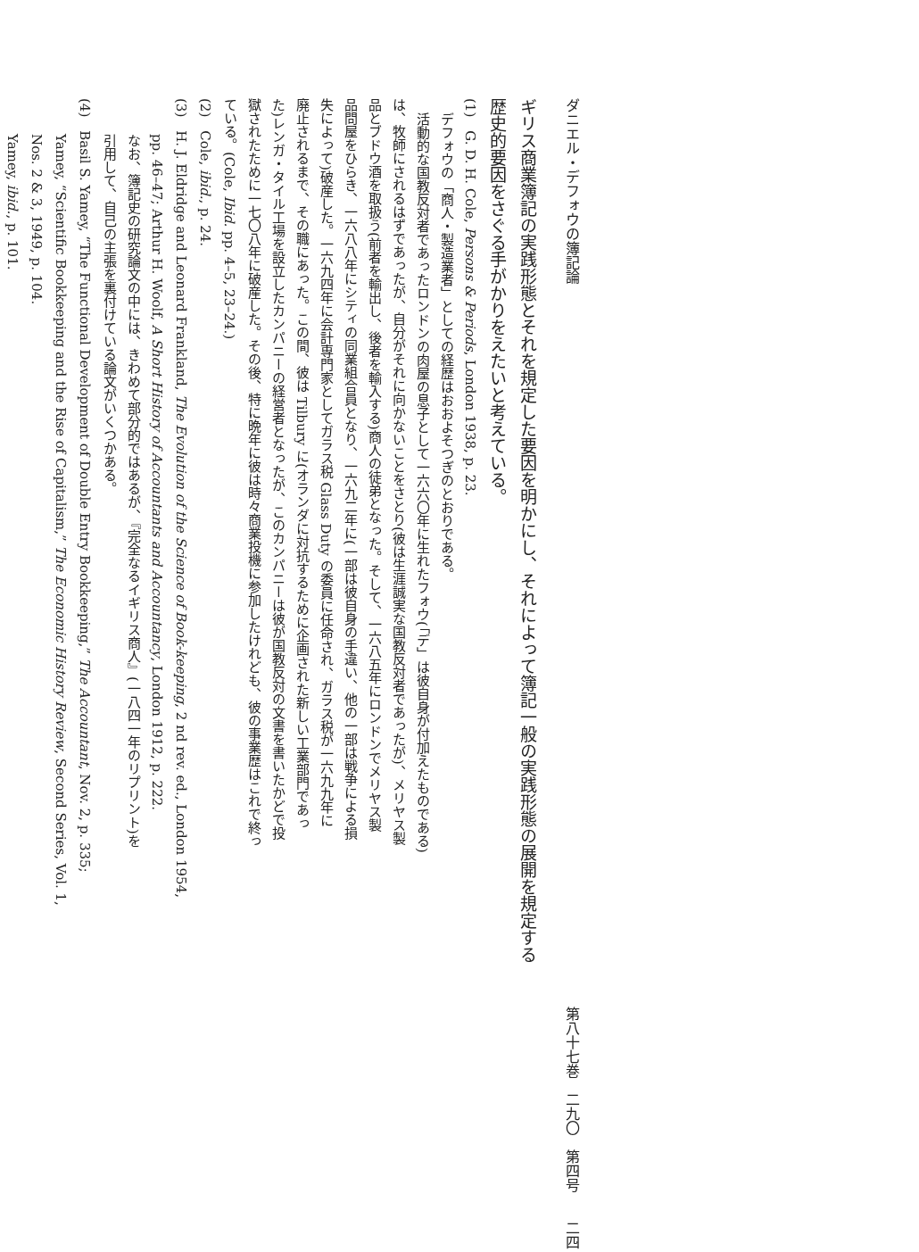ダニエル・デフォウの簿記論 第八十七巻　二九〇　第四号　　二四
ギリス商業簿記の実践形態とそれを規定した要因を明かにし、それによって簿記一般の実践形態の展開を規定する
歴史的要因をさぐる手がかりをえたいと考えている。
(1)　G. D. H. Cole, Persons & Periods, London 1938, p. 23.
デフォウの「商人・製造業者」としての経歴はおおよそつぎのとおりである。
活動的な国教反対者であったロンドンの肉屋の息子として一六六〇年に生れたフォウ(「デ」は彼自身が付加えたものである)
は、牧師にされるはずであったが、自分がそれに向かないことをさとり(彼は生涯誠実な国教反対者であったが)、メリヤス製
品とブドウ酒を取扱う(前者を輸出し、後者を輸入する)商人の徒弟となった。そして、一六八五年にロンドンでメリヤス製
品問屋をひらき、一六八八年にシティの同業組合員となり、一六九二年に(一部は彼自身の手違い、他の一部は戦争による損
失によって)破産した。一六九四年に会計専門家としてガラス税 Glass Duty の委員に任命され、ガラス税が一六九九年に
廃止されるまで、その職にあった。この間、彼は Tilbury に(オランダに対抗するために企画された新しい工業部門であっ
た)レンガ・タイル工場を設立したカンパニーの経営者となったが、このカンパニーは彼が国教反対の文書を書いたかどで投
獄されたために一七〇八年に破産した。その後、特に晩年に彼は時々商業投機に参加したけれども、彼の事業歴はこれで終っ
ている。(Cole, Ibid. pp. 4–5, 23–24.)
(2)　Cole, ibid., p. 24.
(3)　H. J. Eldridge and Leonard Frankland, The Evolution of the Science of Book-keeping, 2 nd rev. ed., London 1954,
pp. 46–47; Arthur H. Woolf, A Short History of Accountants and Accountancy, London 1912, p. 222.
なお、簿記史の研究論文の中には、きわめて部分的ではあるが、『完全なるイギリス商人』(一八四一年のリプリント)を
引用して、自己の主張を裏付けている論文がいくつかある。
(4)　Basil S. Yamey, “The Functional Development of Double Entry Bookkeeping,” The Accountant, Nov. 2, p. 335;
Yamey, “Scientific Bookkeeping and the Rise of Capitalism,” The Economic History Review, Second Series, Vol. 1,
Nos. 2 & 3, 1949, p. 104.
Yamey, ibid., p. 101.